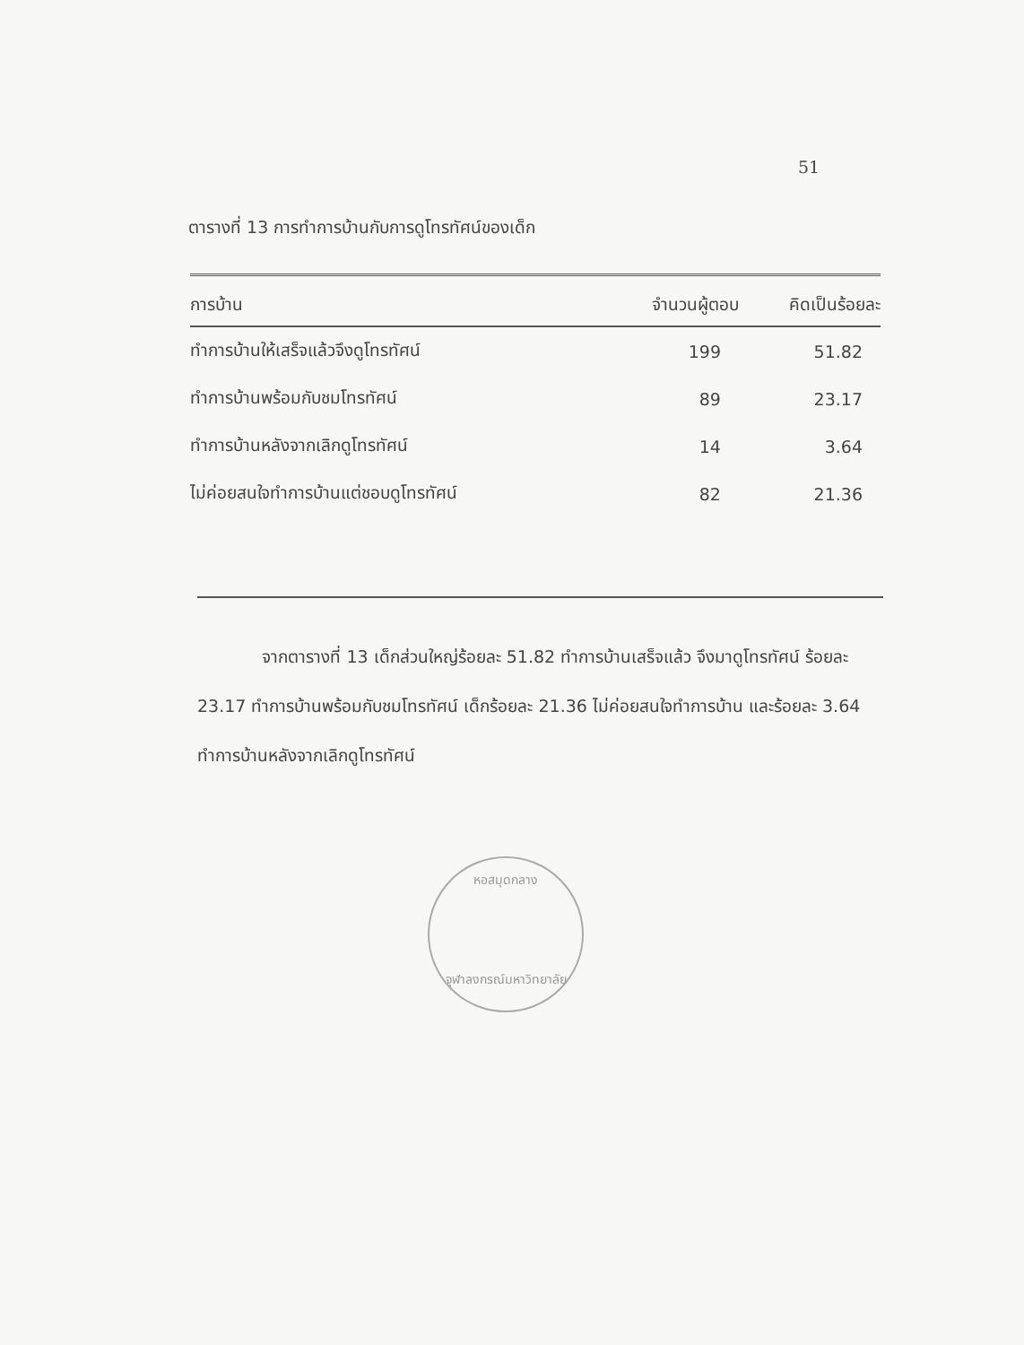51
ตารางที่ 13 การทำการบ้านกับการดูโทรทัศน์ของเด็ก
| การบ้าน | จำนวนผู้ตอบ | คิดเป็นร้อยละ |
| --- | --- | --- |
| ทำการบ้านให้เสร็จแล้วจึงดูโทรทัศน์ | 199 | 51.82 |
| ทำการบ้านพร้อมกับชมโทรทัศน์ | 89 | 23.17 |
| ทำการบ้านหลังจากเลิกดูโทรทัศน์ | 14 | 3.64 |
| ไม่ค่อยสนใจทำการบ้านแต่ชอบดูโทรทัศน์ | 82 | 21.36 |
จากตารางที่ 13 เด็กส่วนใหญ่ร้อยละ 51.82 ทำการบ้านเสร็จแล้ว จึงมาดูโทรทัศน์ ร้อยละ 23.17 ทำการบ้านพร้อมกับชมโทรทัศน์ เด็กร้อยละ 21.36 ไม่ค่อยสนใจทำการบ้าน และร้อยละ 3.64 ทำการบ้านหลังจากเลิกดูโทรทัศน์
หอสมุดกลาง
จุฬาลงกรณ์มหาวิทยาลัย